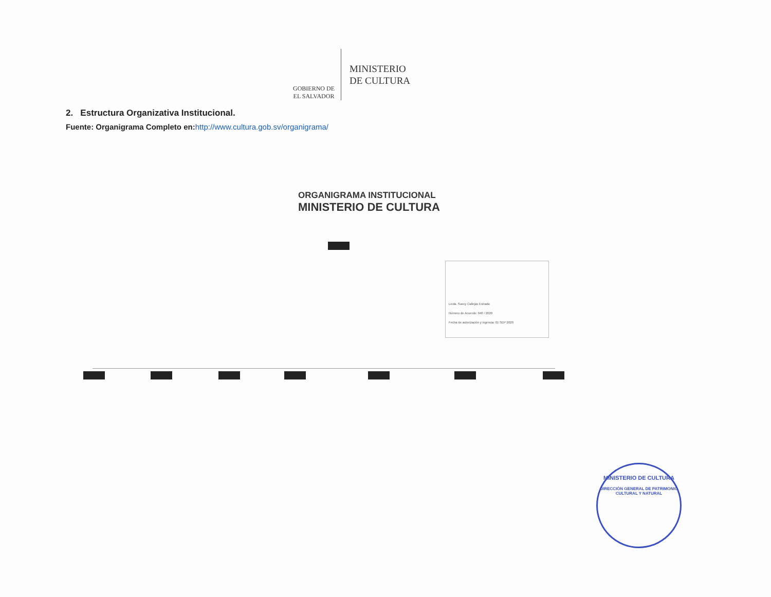GOBIERNO DE
EL SALVADOR
MINISTERIO
DE CULTURA
2. Estructura Organizativa Institucional.
Fuente: Organigrama Completo en:http://www.cultura.gob.sv/organigrama/
ORGANIGRAMA INSTITUCIONAL
MINISTERIO DE CULTURA
Licda. Suecy Callejas Estrada
Número de Acuerdo: 040 / 2020
Fecha de autorización y vigencia: 01 SEP 2020
MINISTERIO DE CULTURA
DIRECCIÓN GENERAL DE PATRIMONIO CULTURAL Y NATURAL